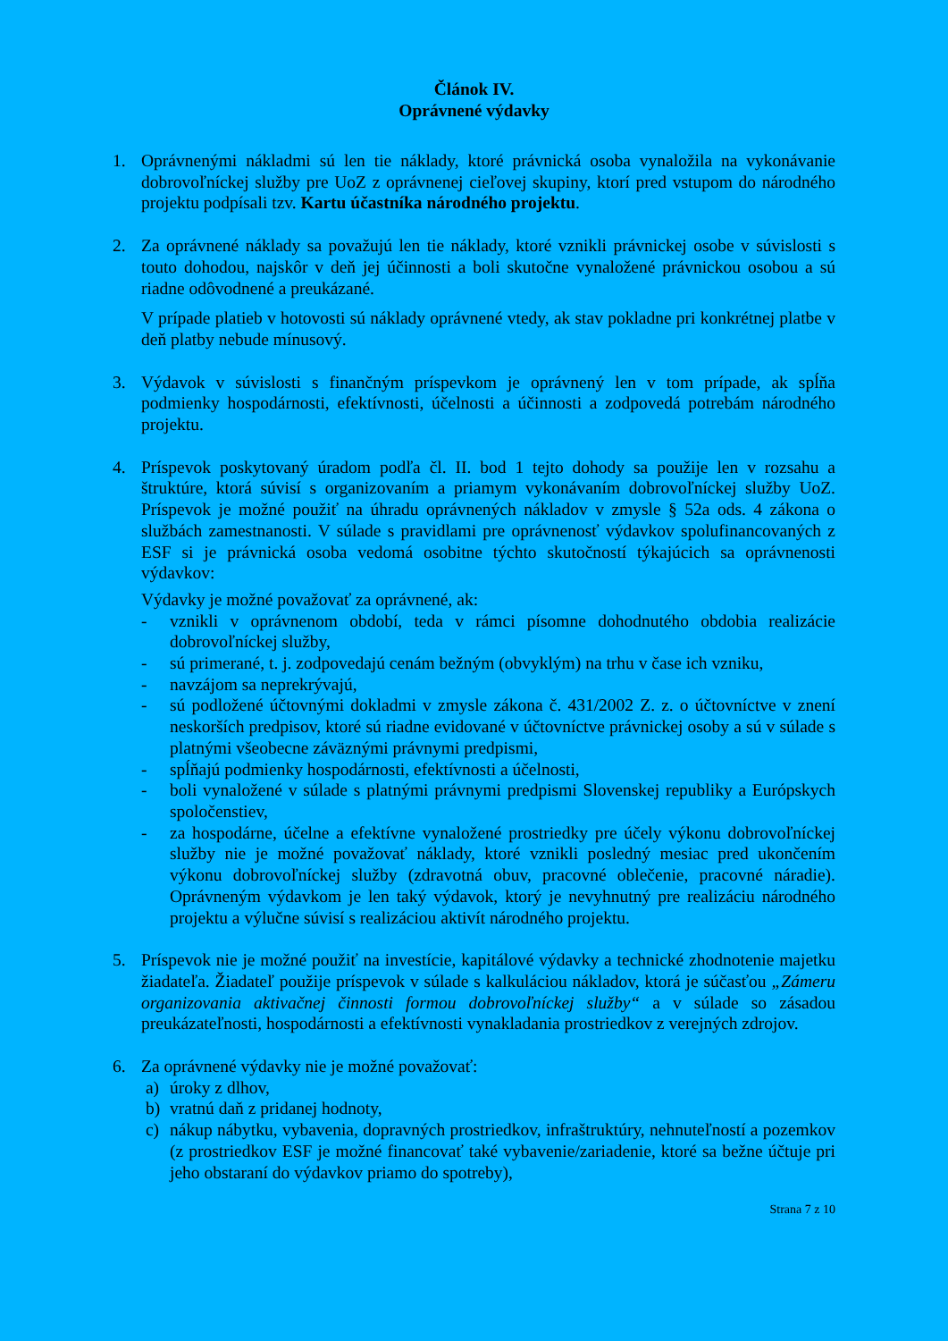Článok IV.
Oprávnené výdavky
1. Oprávnenými nákladmi sú len tie náklady, ktoré právnická osoba vynaložila na vykonávanie dobrovoľníckej služby pre UoZ z oprávnenej cieľovej skupiny, ktorí pred vstupom do národného projektu podpísali tzv. Kartu účastníka národného projektu.
2. Za oprávnené náklady sa považujú len tie náklady, ktoré vznikli právnickej osobe v súvislosti s touto dohodou, najskôr v deň jej účinnosti a boli skutočne vynaložené právnickou osobou a sú riadne odôvodnené a preukázané.
V prípade platieb v hotovosti sú náklady oprávnené vtedy, ak stav pokladne pri konkrétnej platbe v deň platby nebude mínusový.
3. Výdavok v súvislosti s finančným príspevkom je oprávnený len v tom prípade, ak spĺňa podmienky hospodárnosti, efektívnosti, účelnosti a účinnosti a zodpovedá potrebám národného projektu.
4. Príspevok poskytovaný úradom podľa čl. II. bod 1 tejto dohody sa použije len v rozsahu a štruktúre, ktorá súvisí s organizovaním a priamym vykonávaním dobrovoľníckej služby UoZ. Príspevok je možné použiť na úhradu oprávnených nákladov v zmysle § 52a ods. 4 zákona o službách zamestnanosti. V súlade s pravidlami pre oprávnenosť výdavkov spolufinancovaných z ESF si je právnická osoba vedomá osobitne týchto skutočností týkajúcich sa oprávnenosti výdavkov:
Výdavky je možné považovať za oprávnené, ak:
- vznikli v oprávnenom období, teda v rámci písomne dohodnutého obdobia realizácie dobrovoľníckej služby,
- sú primerané, t. j. zodpovedajú cenám bežným (obvyklým) na trhu v čase ich vzniku,
- navzájom sa neprekrývajú,
- sú podložené účtovnými dokladmi v zmysle zákona č. 431/2002 Z. z. o účtovníctve v znení neskorších predpisov, ktoré sú riadne evidované v účtovníctve právnickej osoby a sú v súlade s platnými všeobecne záväznými právnymi predpismi,
- spĺňajú podmienky hospodárnosti, efektívnosti a účelnosti,
- boli vynaložené v súlade s platnými právnymi predpismi Slovenskej republiky a Európskych spoločenstiev,
- za hospodárne, účelne a efektívne vynaložené prostriedky pre účely výkonu dobrovoľníckej služby nie je možné považovať náklady, ktoré vznikli posledný mesiac pred ukončením výkonu dobrovoľníckej služby (zdravotná obuv, pracovné oblečenie, pracovné náradie). Oprávneným výdavkom je len taký výdavok, ktorý je nevyhnutný pre realizáciu národného projektu a výlučne súvisí s realizáciou aktivít národného projektu.
5. Príspevok nie je možné použiť na investície, kapitálové výdavky a technické zhodnotenie majetku žiadateľa. Žiadateľ použije príspevok v súlade s kalkuláciou nákladov, ktorá je súčasťou „Zámeru organizovania aktivačnej činnosti formou dobrovoľníckej služby“ a v súlade so zásadou preukázateľnosti, hospodárnosti a efektívnosti vynakladania prostriedkov z verejných zdrojov.
6. Za oprávnené výdavky nie je možné považovať:
a) úroky z dlhov,
b) vratnú daň z pridanej hodnoty,
c) nákup nábytku, vybavenia, dopravných prostriedkov, infraštruktúry, nehnuteľností a pozemkov (z prostriedkov ESF je možné financovať také vybavenie/zariadenie, ktoré sa bežne účtuje pri jeho obstaraní do výdavkov priamo do spotreby),
Strana 7 z 10